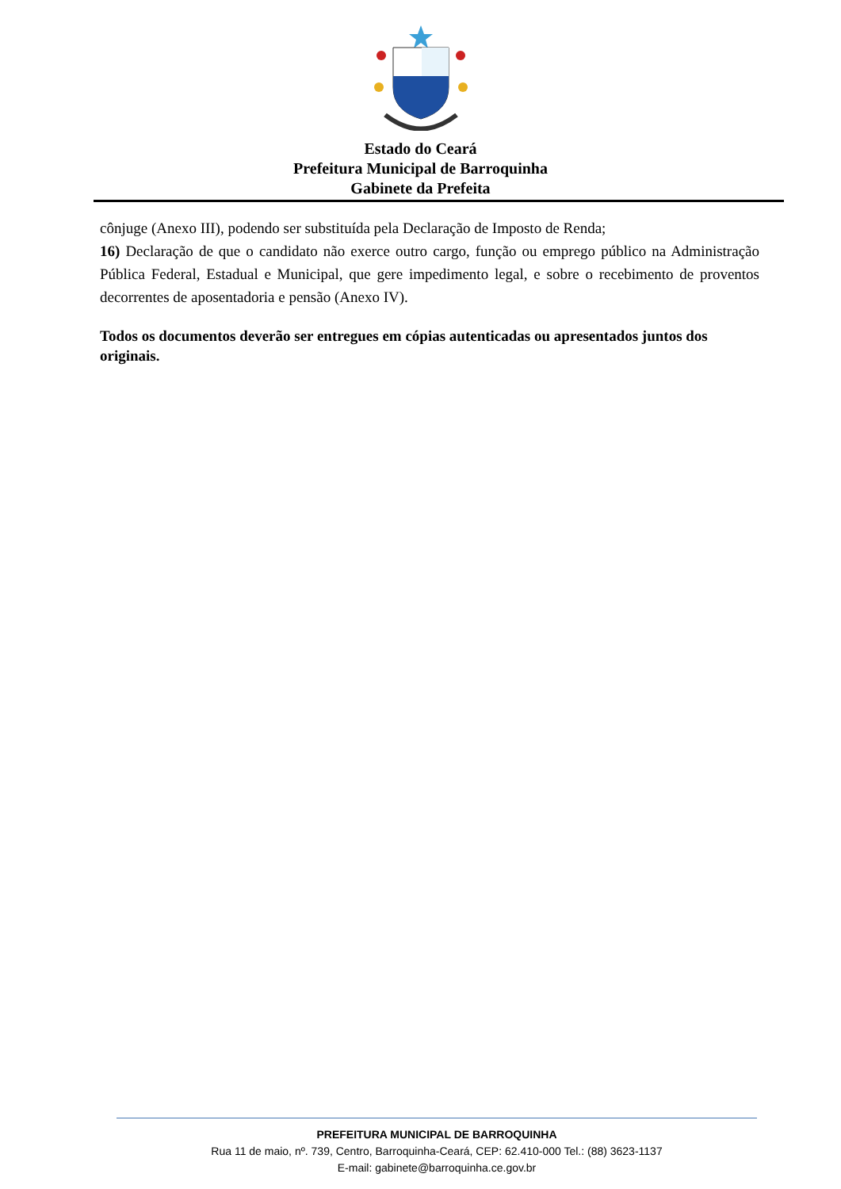Estado do Ceará
Prefeitura Municipal de Barroquinha
Gabinete da Prefeita
cônjuge (Anexo III), podendo ser substituída pela Declaração de Imposto de Renda;
16) Declaração de que o candidato não exerce outro cargo, função ou emprego público na Administração Pública Federal, Estadual e Municipal, que gere impedimento legal, e sobre o recebimento de proventos decorrentes de aposentadoria e pensão (Anexo IV).
Todos os documentos deverão ser entregues em cópias autenticadas ou apresentados juntos dos originais.
PREFEITURA MUNICIPAL DE BARROQUINHA
Rua 11 de maio, nº. 739, Centro, Barroquinha-Ceará, CEP: 62.410-000 Tel.: (88) 3623-1137
E-mail: gabinete@barroquinha.ce.gov.br